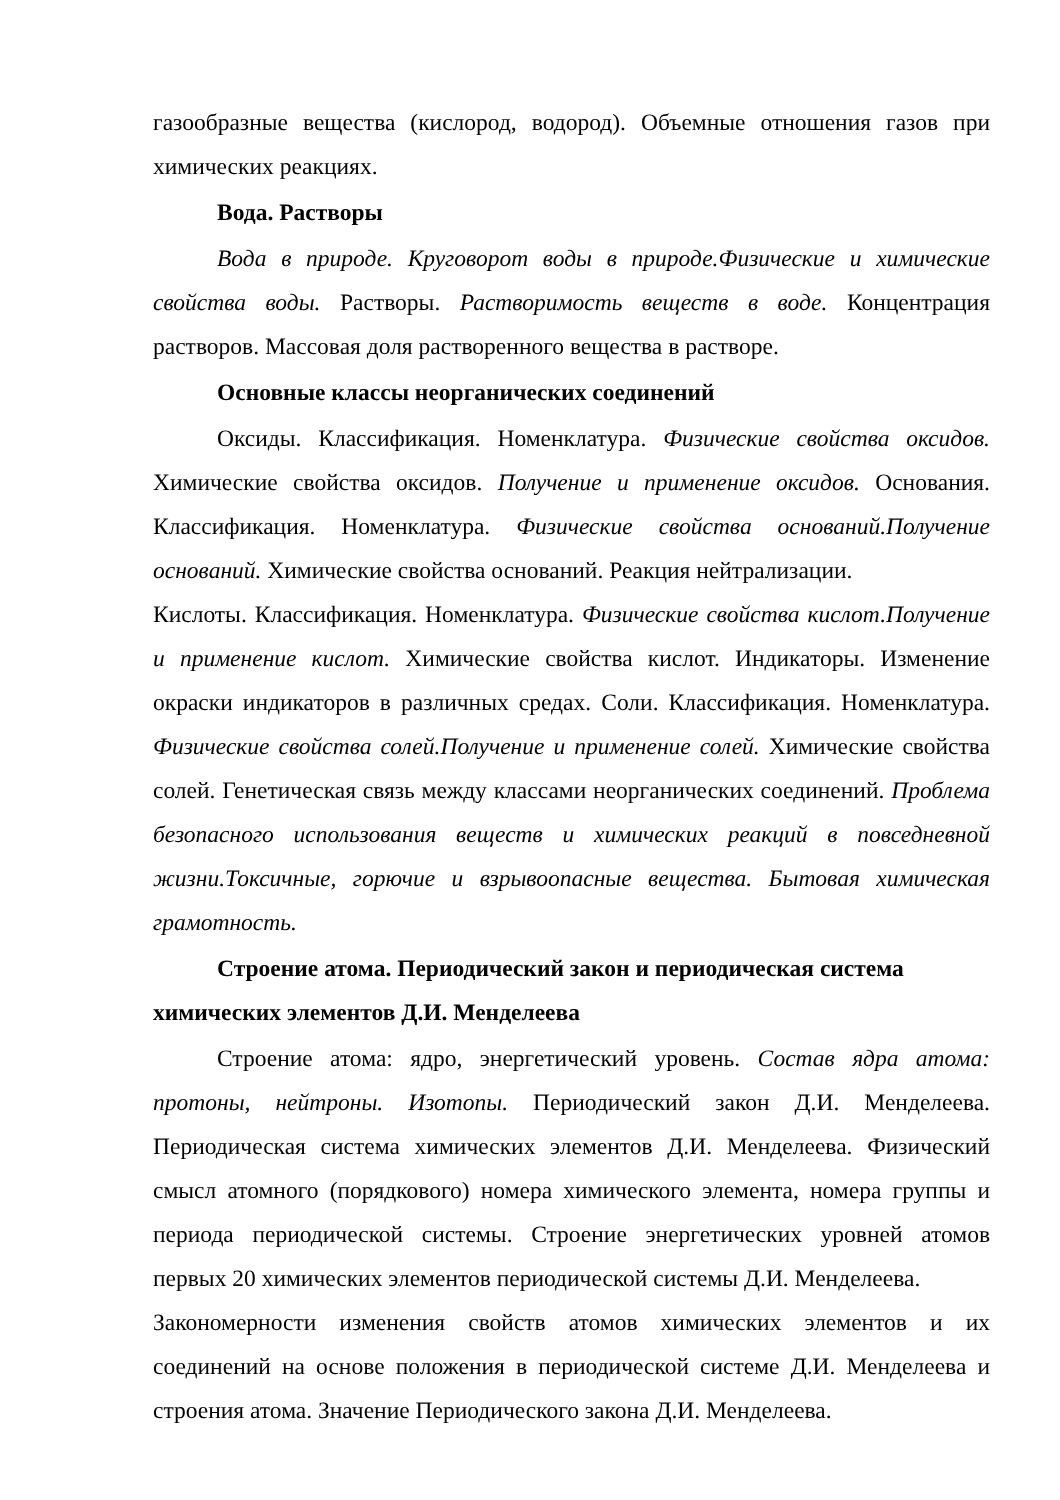газообразные вещества (кислород, водород). Объемные отношения газов при химических реакциях.
Вода. Растворы
Вода в природе. Круговорот воды в природе.Физические и химические свойства воды. Растворы. Растворимость веществ в воде. Концентрация растворов. Массовая доля растворенного вещества в растворе.
Основные классы неорганических соединений
Оксиды. Классификация. Номенклатура. Физические свойства оксидов. Химические свойства оксидов. Получение и применение оксидов. Основания. Классификация. Номенклатура. Физические свойства оснований.Получение оснований. Химические свойства оснований. Реакция нейтрализации.
Кислоты. Классификация. Номенклатура. Физические свойства кислот.Получение и применение кислот. Химические свойства кислот. Индикаторы. Изменение окраски индикаторов в различных средах. Соли. Классификация. Номенклатура. Физические свойства солей.Получение и применение солей. Химические свойства солей. Генетическая связь между классами неорганических соединений. Проблема безопасного использования веществ и химических реакций в повседневной жизни.Токсичные, горючие и взрывоопасные вещества. Бытовая химическая грамотность.
Строение атома. Периодический закон и периодическая система химических элементов Д.И. Менделеева
Строение атома: ядро, энергетический уровень. Состав ядра атома: протоны, нейтроны. Изотопы. Периодический закон Д.И. Менделеева. Периодическая система химических элементов Д.И. Менделеева. Физический смысл атомного (порядкового) номера химического элемента, номера группы и периода периодической системы. Строение энергетических уровней атомов первых 20 химических элементов периодической системы Д.И. Менделеева.
Закономерности изменения свойств атомов химических элементов и их соединений на основе положения в периодической системе Д.И. Менделеева и строения атома. Значение Периодического закона Д.И. Менделеева.